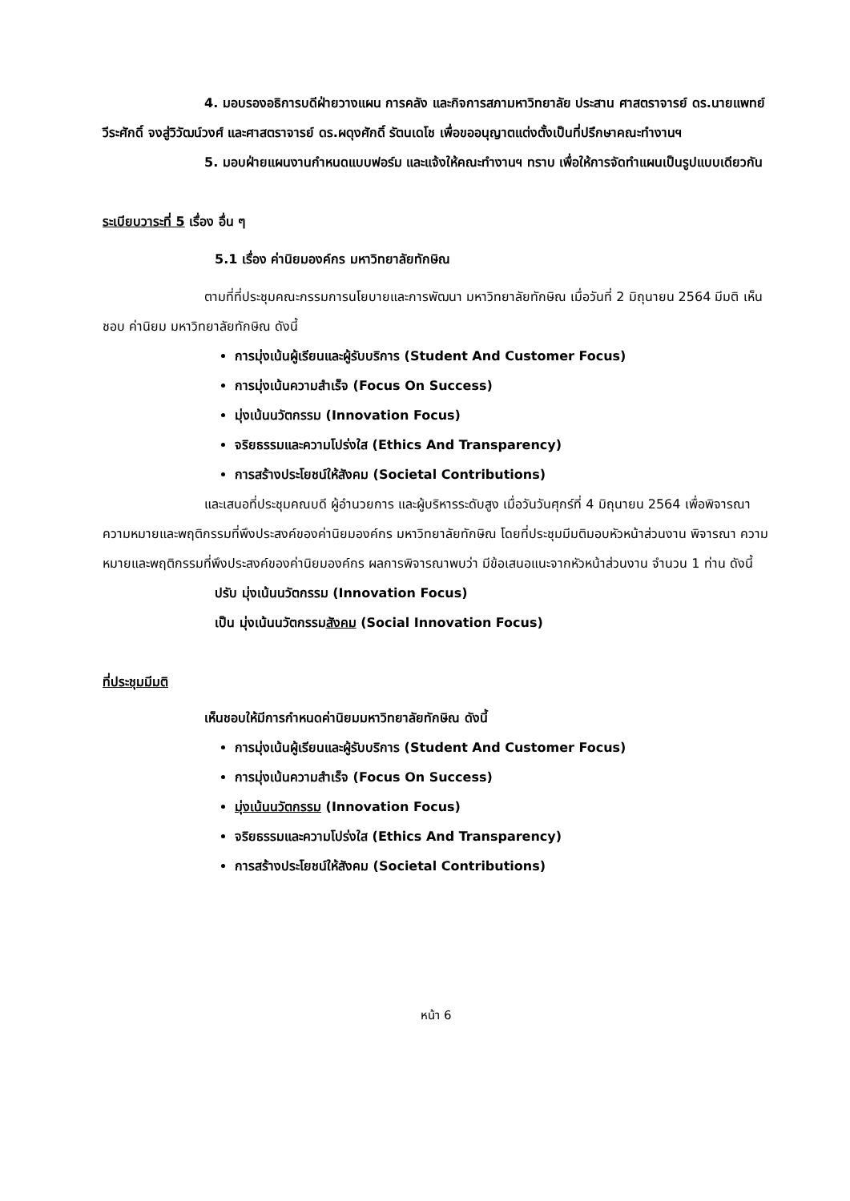4. มอบรองอธิการบดีฝ่ายวางแผน การคลัง และกิจการสภามหาวิทยาลัย ประสาน ศาสตราจารย์ ดร.นายแพทย์วีระศักดิ์ จงสู่วิวัฒน์วงศ์ และศาสตราจารย์ ดร.ผดุงศักดิ์ รัตนเดโช เพื่อขออนุญาตแต่งตั้งเป็นที่ปรึกษาคณะทำงานฯ
5. มอบฝ่ายแผนงานกำหนดแบบฟอร์ม และแจ้งให้คณะทำงานฯ ทราบ เพื่อให้การจัดทำแผนเป็นรูปแบบเดียวกัน
ระเบียบวาระที่ 5 เรื่อง อื่น ๆ
5.1 เรื่อง ค่านิยมองค์กร มหาวิทยาลัยทักษิณ
ตามที่ที่ประชุมคณะกรรมการนโยบายและการพัฒนา มหาวิทยาลัยทักษิณ เมื่อวันที่ 2 มิถุนายน 2564 มีมติ เห็นชอบ ค่านิยม มหาวิทยาลัยทักษิณ ดังนี้
การมุ่งเน้นผู้เรียนและผู้รับบริการ (Student And Customer Focus)
การมุ่งเน้นความสำเร็จ (Focus On Success)
มุ่งเน้นนวัตกรรม (Innovation Focus)
จริยธรรมและความโปร่งใส (Ethics And Transparency)
การสร้างประโยชน์ให้สังคม (Societal Contributions)
และเสนอที่ประชุมคณบดี ผู้อำนวยการ และผู้บริหารระดับสูง เมื่อวันวันศุกร์ที่ 4 มิถุนายน 2564 เพื่อพิจารณา ความหมายและพฤติกรรมที่พึงประสงค์ของค่านิยมองค์กร มหาวิทยาลัยทักษิณ โดยที่ประชุมมีมติมอบหัวหน้าส่วนงาน พิจารณา ความหมายและพฤติกรรมที่พึงประสงค์ของค่านิยมองค์กร ผลการพิจารณาพบว่า มีข้อเสนอแนะจากหัวหน้าส่วนงาน จำนวน 1 ท่าน ดังนี้
ปรับ มุ่งเน้นนวัตกรรม (Innovation Focus)
เป็น มุ่งเน้นนวัตกรรมสังคม (Social Innovation Focus)
ที่ประชุมมีมติ
เห็นชอบให้มีการกำหนดค่านิยมมหาวิทยาลัยทักษิณ ดังนี้
การมุ่งเน้นผู้เรียนและผู้รับบริการ (Student And Customer Focus)
การมุ่งเน้นความสำเร็จ (Focus On Success)
มุ่งเน้นนวัตกรรม (Innovation Focus)
จริยธรรมและความโปร่งใส (Ethics And Transparency)
การสร้างประโยชน์ให้สังคม (Societal Contributions)
หน้า 6